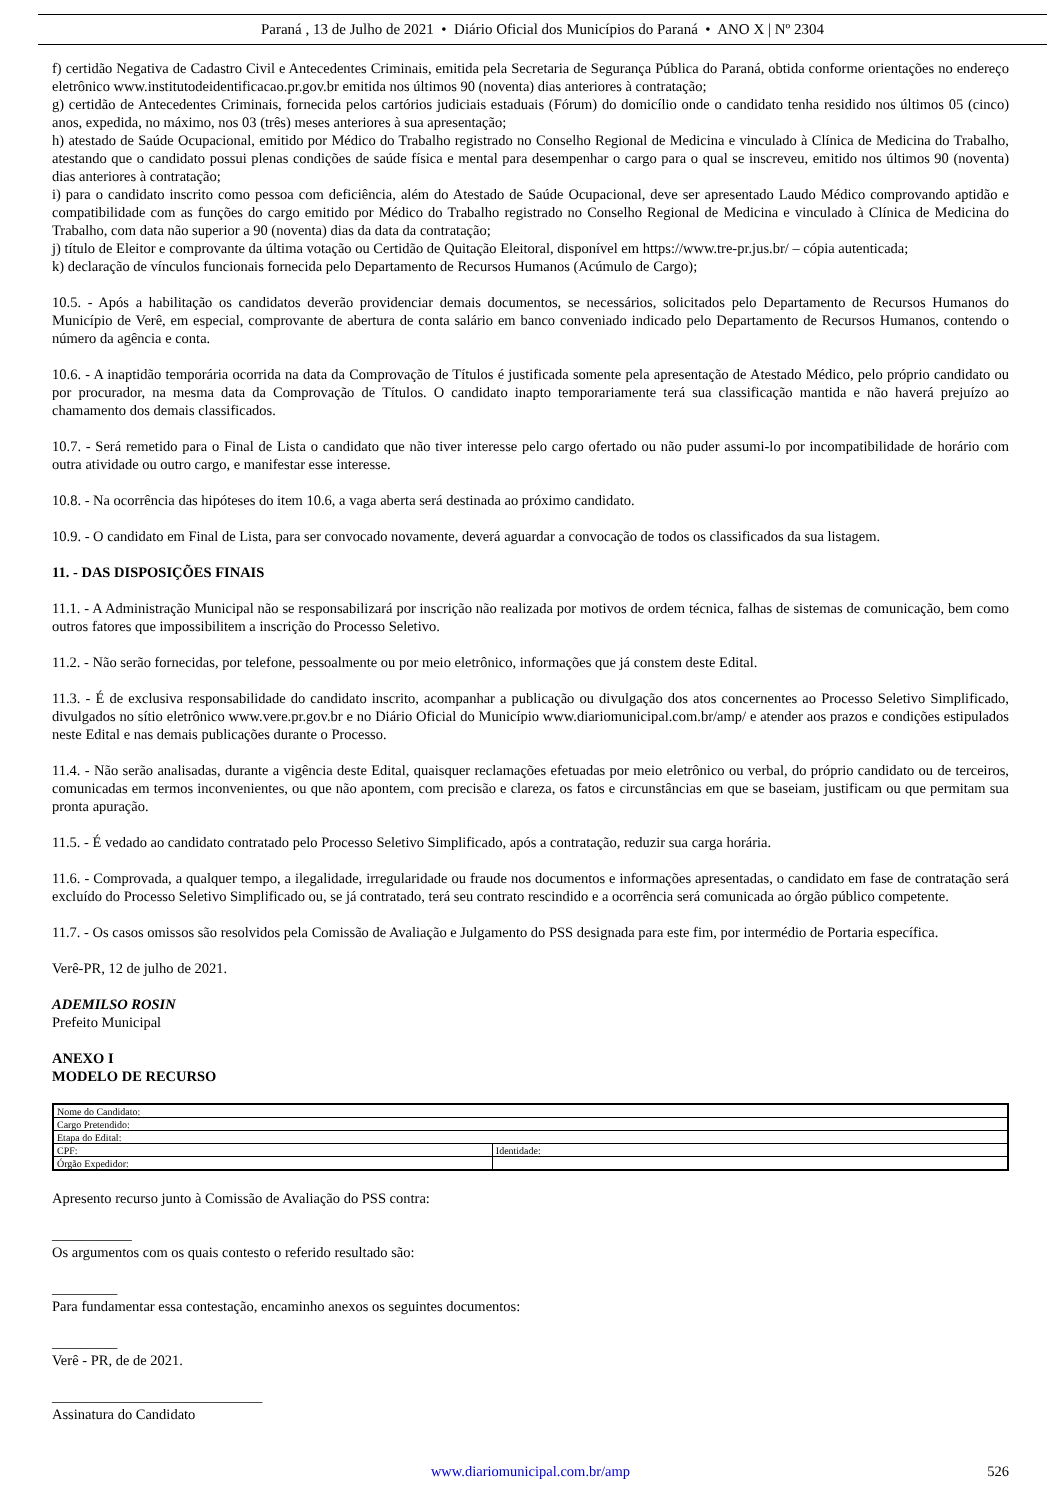Paraná , 13 de Julho de 2021 • Diário Oficial dos Municípios do Paraná • ANO X | Nº 2304
f) certidão Negativa de Cadastro Civil e Antecedentes Criminais, emitida pela Secretaria de Segurança Pública do Paraná, obtida conforme orientações no endereço eletrônico www.institutodeidentificacao.pr.gov.br emitida nos últimos 90 (noventa) dias anteriores à contratação;
g) certidão de Antecedentes Criminais, fornecida pelos cartórios judiciais estaduais (Fórum) do domicílio onde o candidato tenha residido nos últimos 05 (cinco) anos, expedida, no máximo, nos 03 (três) meses anteriores à sua apresentação;
h) atestado de Saúde Ocupacional, emitido por Médico do Trabalho registrado no Conselho Regional de Medicina e vinculado à Clínica de Medicina do Trabalho, atestando que o candidato possui plenas condições de saúde física e mental para desempenhar o cargo para o qual se inscreveu, emitido nos últimos 90 (noventa) dias anteriores à contratação;
i) para o candidato inscrito como pessoa com deficiência, além do Atestado de Saúde Ocupacional, deve ser apresentado Laudo Médico comprovando aptidão e compatibilidade com as funções do cargo emitido por Médico do Trabalho registrado no Conselho Regional de Medicina e vinculado à Clínica de Medicina do Trabalho, com data não superior a 90 (noventa) dias da data da contratação;
j) título de Eleitor e comprovante da última votação ou Certidão de Quitação Eleitoral, disponível em https://www.tre-pr.jus.br/ – cópia autenticada;
k) declaração de vínculos funcionais fornecida pelo Departamento de Recursos Humanos (Acúmulo de Cargo);
10.5. - Após a habilitação os candidatos deverão providenciar demais documentos, se necessários, solicitados pelo Departamento de Recursos Humanos do Município de Verê, em especial, comprovante de abertura de conta salário em banco conveniado indicado pelo Departamento de Recursos Humanos, contendo o número da agência e conta.
10.6. - A inaptidão temporária ocorrida na data da Comprovação de Títulos é justificada somente pela apresentação de Atestado Médico, pelo próprio candidato ou por procurador, na mesma data da Comprovação de Títulos. O candidato inapto temporariamente terá sua classificação mantida e não haverá prejuízo ao chamamento dos demais classificados.
10.7. - Será remetido para o Final de Lista o candidato que não tiver interesse pelo cargo ofertado ou não puder assumi-lo por incompatibilidade de horário com outra atividade ou outro cargo, e manifestar esse interesse.
10.8. - Na ocorrência das hipóteses do item 10.6, a vaga aberta será destinada ao próximo candidato.
10.9. - O candidato em Final de Lista, para ser convocado novamente, deverá aguardar a convocação de todos os classificados da sua listagem.
11. - DAS DISPOSIÇÕES FINAIS
11.1. - A Administração Municipal não se responsabilizará por inscrição não realizada por motivos de ordem técnica, falhas de sistemas de comunicação, bem como outros fatores que impossibilitem a inscrição do Processo Seletivo.
11.2. - Não serão fornecidas, por telefone, pessoalmente ou por meio eletrônico, informações que já constem deste Edital.
11.3. - É de exclusiva responsabilidade do candidato inscrito, acompanhar a publicação ou divulgação dos atos concernentes ao Processo Seletivo Simplificado, divulgados no sítio eletrônico www.vere.pr.gov.br e no Diário Oficial do Município www.diariomunicipal.com.br/amp/ e atender aos prazos e condições estipulados neste Edital e nas demais publicações durante o Processo.
11.4. - Não serão analisadas, durante a vigência deste Edital, quaisquer reclamações efetuadas por meio eletrônico ou verbal, do próprio candidato ou de terceiros, comunicadas em termos inconvenientes, ou que não apontem, com precisão e clareza, os fatos e circunstâncias em que se baseiam, justificam ou que permitam sua pronta apuração.
11.5. - É vedado ao candidato contratado pelo Processo Seletivo Simplificado, após a contratação, reduzir sua carga horária.
11.6. - Comprovada, a qualquer tempo, a ilegalidade, irregularidade ou fraude nos documentos e informações apresentadas, o candidato em fase de contratação será excluído do Processo Seletivo Simplificado ou, se já contratado, terá seu contrato rescindido e a ocorrência será comunicada ao órgão público competente.
11.7. - Os casos omissos são resolvidos pela Comissão de Avaliação e Julgamento do PSS designada para este fim, por intermédio de Portaria específica.
Verê-PR, 12 de julho de 2021.
ADEMILSO ROSIN
Prefeito Municipal
ANEXO I
MODELO DE RECURSO
| Nome do Candidato: | |
| Cargo Pretendido: | |
| Etapa do Edital: | |
| CPF: | Identidade: |
| Órgão Expedidor: | |
Apresento recurso junto à Comissão de Avaliação do PSS contra:
___________
Os argumentos com os quais contesto o referido resultado são:
_________
Para fundamentar essa contestação, encaminho anexos os seguintes documentos:
_________
Verê - PR, de de 2021.
_____________________________
Assinatura do Candidato
www.diariomunicipal.com.br/amp 526